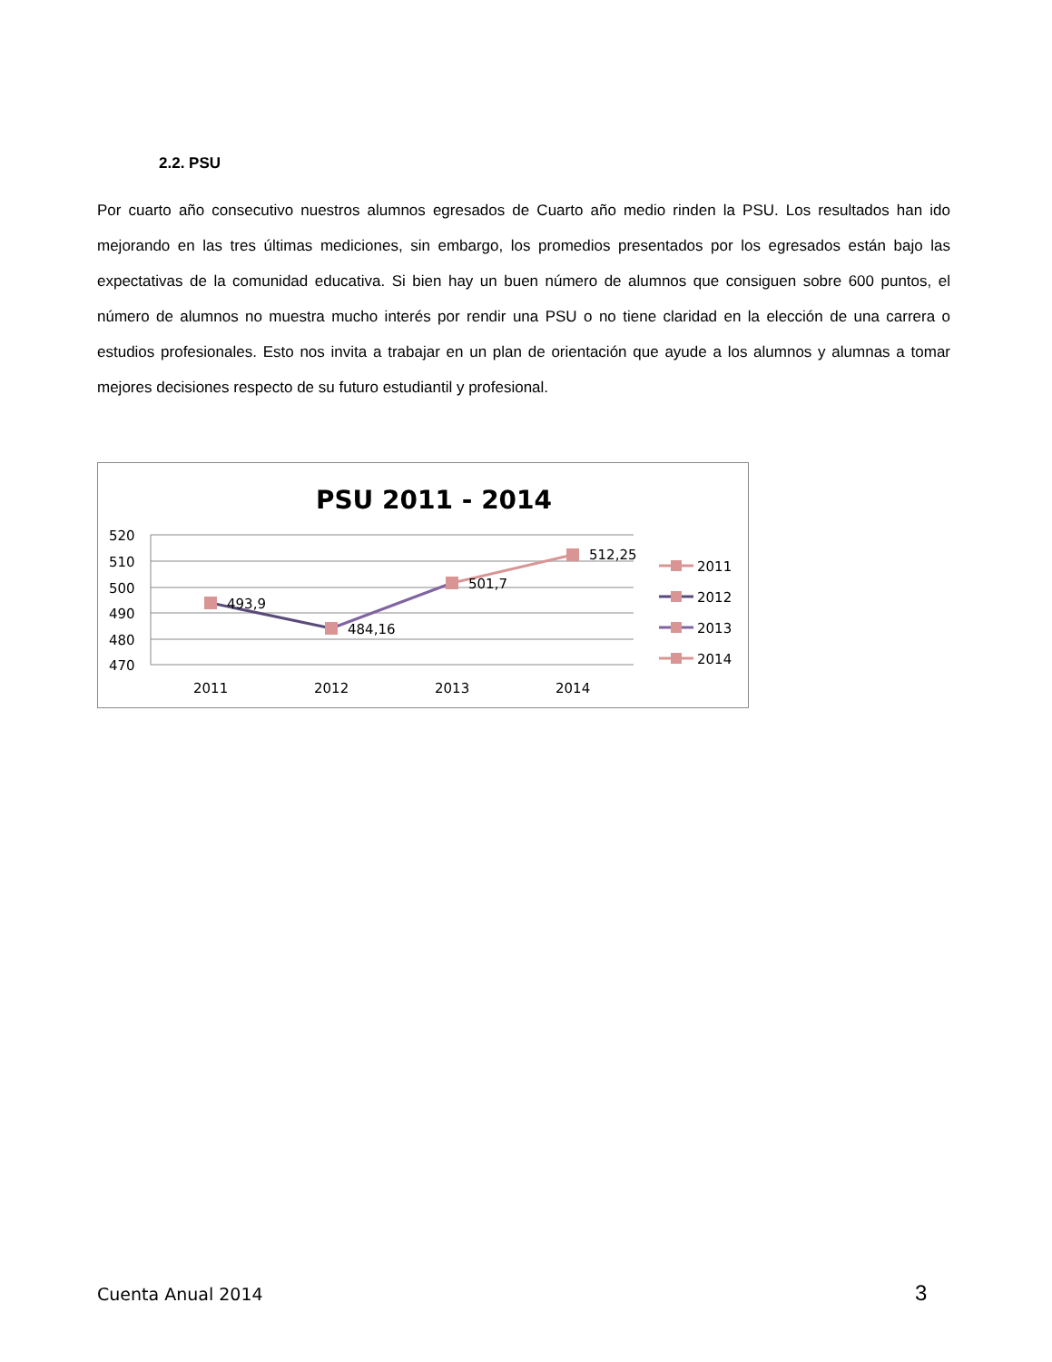2.2. PSU
Por cuarto año consecutivo nuestros alumnos egresados de Cuarto año medio rinden la PSU. Los resultados han ido mejorando en las tres últimas mediciones, sin embargo, los promedios presentados por los egresados están bajo las expectativas de la comunidad educativa. Si bien hay un buen número de alumnos que consiguen sobre 600 puntos, el número de alumnos no muestra mucho interés por rendir una PSU o no tiene claridad en la elección de una carrera o estudios profesionales. Esto nos invita a trabajar en un plan de orientación que ayude a los alumnos y alumnas a tomar mejores decisiones respecto de su futuro estudiantil y profesional.
PSU 2011 - 2014
520
510
500
490
480
470
493,9
484,16
501,7
512,25
2011
2012
2013
2014
2011
2012
2013
2014
Cuenta Anual 2014 3